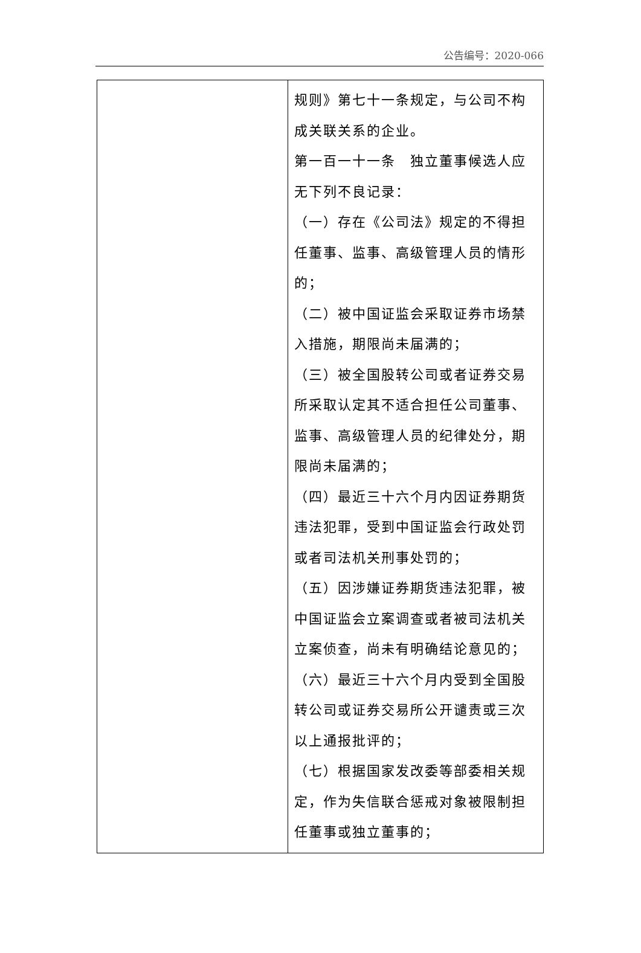公告编号：2020-066
| | 规则》第七十一条规定，与公司不构成关联关系的企业。 第一百一十一条 独立董事候选人应无下列不良记录： （一）存在《公司法》规定的不得担任董事、监事、高级管理人员的情形的； （二）被中国证监会采取证券市场禁入措施，期限尚未届满的； （三）被全国股转公司或者证券交易所采取认定其不适合担任公司董事、监事、高级管理人员的纪律处分，期限尚未届满的； （四）最近三十六个月内因证券期货违法犯罪，受到中国证监会行政处罚或者司法机关刑事处罚的； （五）因涉嫌证券期货违法犯罪，被中国证监会立案调查或者被司法机关立案侦查，尚未有明确结论意见的； （六）最近三十六个月内受到全国股转公司或证券交易所公开谴责或三次以上通报批评的； （七）根据国家发改委等部委相关规定，作为失信联合惩戒对象被限制担任董事或独立董事的； |